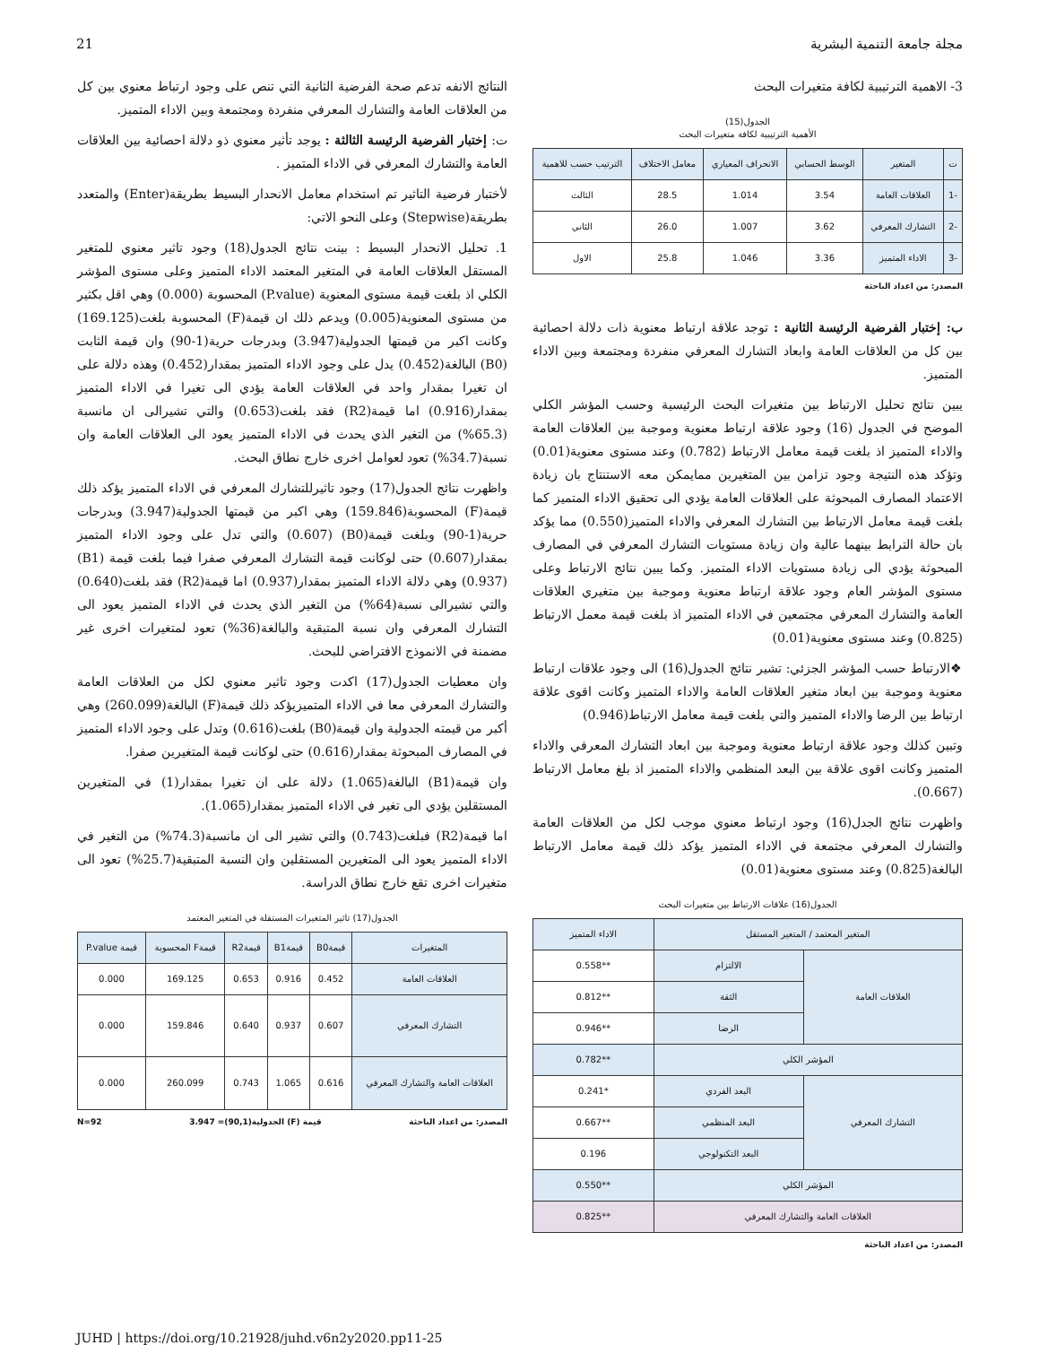مجلة جامعة التنمية البشرية 21
3- الاهمية الترتيبية لكافة متغيرات البحث
الجدول(15)
الأهمية الترتيبية لكافة متغيرات البحث
| ت | المتغير | الوسط الحسابي | الانحراف المعياري | معامل الاختلاف | الترتيب حسب للاهمية |
| --- | --- | --- | --- | --- | --- |
| -1 | العلاقات العامة | 3.54 | 1.014 | 28.5 | الثالث |
| -2 | التشارك المعرفي | 3.62 | 1.007 | 26.0 | الثاني |
| -3 | الاداء المتميز | 3.36 | 1.046 | 25.8 | الاول |
المصدر: من اعداد الباحثة
ب: إختبار الفرضية الرئيسة الثانية : توجد علاقة ارتباط معنوية ذات دلالة احصائية بين كل من العلاقات العامة وابعاد التشارك المعرفي منفردة ومجتمعة وبين الاداء المتميز.
يبين نتائج تحليل الارتباط بين متغيرات البحث الرئيسية وحسب المؤشر الكلي الموضح في الجدول (16) وجود علاقة ارتباط معنوية وموجبة بين العلاقات العامة والاداء المتميز اذ بلغت قيمة معامل الارتباط (0.782) وعند مستوى معنوية(0.01) وتؤكد هذه النتيجة وجود تزامن بين المتغيرين ممايمكن معه الاستنتاج بان زيادة الاعتماد المصارف المبحوثة على العلاقات العامة يؤدي الى تحقيق الاداء المتميز كما بلغت قيمة معامل الارتباط بين التشارك المعرفي والاداء المتميز(0.550) مما يؤكد بان حالة الترابط بينهما عالية وان زيادة مستويات التشارك المعرفي في المصارف المبحوثة يؤدي الى زيادة مستويات الاداء المتميز. وكما يبين نتائج الارتباط وعلى مستوى المؤشر العام وجود علاقة ارتباط معنوية وموجبة بين متغيري العلاقات العامة والتشارك المعرفي مجتمعين في الاداء المتميز اذ بلغت قيمة معمل الارتباط (0.825) وعند مستوى معنوية(0.01)
❖الارتباط حسب المؤشر الجزئي: تشير نتائج الجدول(16) الى وجود علاقات ارتباط معنوية وموجبة بين ابعاد متغير العلاقات العامة والاداء المتميز وكانت اقوى علاقة ارتباط بين الرضا والاداء المتميز والتي بلغت قيمة معامل الارتباط(0.946)
وتبين كذلك وجود علاقة ارتباط معنوية وموجبة بين ابعاد التشارك المعرفي والاداء المتميز وكانت اقوى علاقة بين البعد المنظمي والاداء المتميز اذ بلغ معامل الارتباط (0.667).
واظهرت نتائج الجدل(16) وجود ارتباط معنوي موجب لكل من العلاقات العامة والتشارك المعرفي مجتمعة في الاداء المتميز يؤكد ذلك قيمة معامل الارتباط البالغة(0.825) وعند مستوى معنوية(0.01)
الجدول(16) علاقات الارتباط بين متغيرات البحث
| المتغير المعتمد / المتغير المستقل | | الاداء المتميز |
| --- | --- | --- |
| العلاقات العامة | الالتزام | **0.558 |
| | الثقة | **0.812 |
| | الرضا | **0.946 |
| المؤشر الكلي | | **0.782 |
| التشارك المعرفي | البعد الفردي | *0.241 |
| | البعد المنظمي | **0.667 |
| | البعد التكنولوجي | 0.196 |
| المؤشر الكلي | | **0.550 |
| العلاقات العامة والتشارك المعرفي | | **0.825 |
المصدر: من اعداد الباحثة
النتائج الانفه تدعم صحة الفرضية الثانية التي تنص على وجود ارتباط معنوي بين كل من العلاقات العامة والتشارك المعرفي منفردة ومجتمعة وبين الاداء المتميز.
ت: إختبار الفرضية الرئيسة الثالثة : يوجد تأثير معنوي ذو دلالة احصائية بين العلاقات العامة والتشارك المعرفي في الاداء المتميز .
لأختبار فرضية التاثير تم استخدام معامل الانحدار البسيط بطريقة(Enter) والمتعدد بطريقة(Stepwise) وعلى النحو الاتي:
1. تحليل الانحدار البسيط : بينت نتائج الجدول(18) وجود تاثير معنوي للمتغير المستقل العلاقات العامة في المتغير المعتمد الاداء المتميز وعلى مستوى المؤشر الكلي اذ بلغت قيمة مستوى المعنوية (P.value) المحسوبة (0.000) وهي اقل بكثير من مستوى المعنوية(0.005) ويدعم ذلك ان قيمة(F) المحسوبة بلغت(169.125) وكانت اكبر من قيمتها الجدولية(3.947) وبدرجات حرية(1-90) وان قيمة الثابت (B0) البالغة(0.452) يدل على وجود الاداء المتميز بمقدار(0.452) وهذه دلالة على ان تغيرا بمقدار واحد في العلاقات العامة يؤدي الى تغيرا في الاداء المتميز بمقدار(0.916) اما قيمة(R2) فقد بلغت(0.653) والتي تشيرالى ان مانسبة (65.3%) من التغير الذي يحدث في الاداء المتميز يعود الى العلاقات العامة وان نسبة(34.7%) تعود لعوامل اخرى خارج نطاق البحث.
واظهرت نتائج الجدول(17) وجود تاثيرللتشارك المعرفي في الاداء المتميز يؤكد ذلك قيمة(F) المحسوبة(159.846) وهي اكبر من قيمتها الجدولية(3.947) وبدرجات حرية(1-90) وبلغت قيمة(B0) (0.607) والتي تدل على وجود الاداء المتميز بمقدار(0.607) حتى لوكانت قيمة التشارك المعرفي صفرا فيما بلغت قيمة (B1)(0.937) وهي دلالة الاداء المتميز بمقدار(0.937) اما قيمة(R2) فقد بلغت(0.640) والتي تشيرالى نسبة(64%) من التغير الذي يحدث في الاداء المتميز يعود الى التشارك المعرفي وان نسبة المتبقية والبالغة(36%) تعود لمتغيرات اخرى غير مضمنة في الانموذج الافتراضي للبحث.
وان معطيات الجدول(17) اكدت وجود تاثير معنوي لكل من العلاقات العامة والتشارك المعرفي معا في الاداء المتميزيؤكد ذلك قيمة(F) البالغة(260.099) وهي أكبر من قيمته الجدولية وان قيمة(B0) بلغت(0.616) وتدل على وجود الاداء المتميز في المصارف المبحوثة بمقدار(0.616) حتى لوكانت قيمة المتغيرين صفرا.
وان قيمة(B1) البالغة(1.065) دلالة على ان تغيرا بمقدار(1) في المتغيرين المستقلين يؤدي الى تغير في الاداء المتميز بمقدار(1.065).
اما قيمة(R2) فبلغت(0.743) والتي تشير الى ان مانسبة(74.3%) من التغير في الاداء المتميز يعود الى المتغيرين المستقلين وان النسبة المتبقية(25.7%) تعود الى متغيرات اخرى تقع خارج نطاق الدراسة.
الجدول(17) تاثير المتغيرات المستقلة في المتغير المعتمد
| المتغيرات | قيمةB0 | قيمةB1 | قيمةR2 | قيمةF المحسوبة | قيمة P.value |
| --- | --- | --- | --- | --- | --- |
| العلاقات العامة | 0.452 | 0.916 | 0.653 | 169.125 | 0.000 |
| التشارك المعرفي | 0.607 | 0.937 | 0.640 | 159.846 | 0.000 |
| العلاقات العامة والتشارك المعرفي | 0.616 | 1.065 | 0.743 | 260.099 | 0.000 |
المصدر: من اعداد الباحثة قيمة (F) الجدولية(90,1)= 3.947 N=92
JUHD | https://doi.org/10.21928/juhd.v6n2y2020.pp11-25